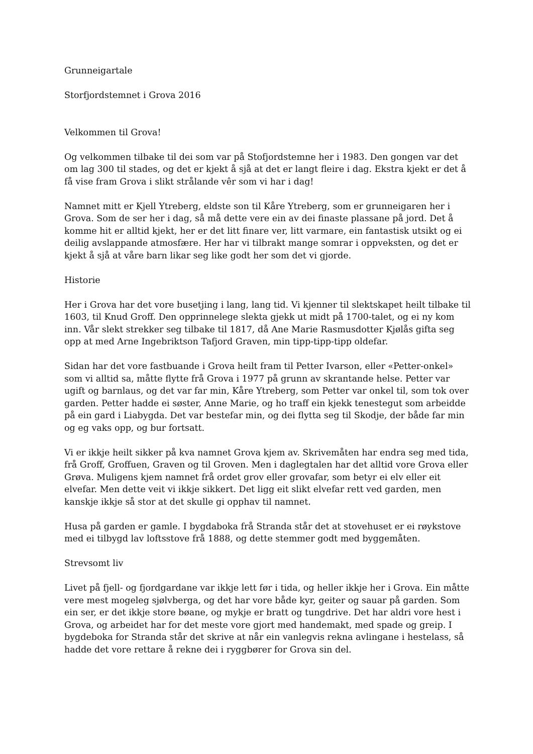Grunneigartale
Storfjordstemnet i Grova 2016
Velkommen til Grova!
Og velkommen tilbake til dei som var på Stofjordstemne her i 1983. Den gongen var det om lag 300 til stades, og det er kjekt å sjå at det er langt fleire i dag. Ekstra kjekt er det å få vise fram Grova i slikt strålande vêr som vi har i dag!
Namnet mitt er Kjell Ytreberg, eldste son til Kåre Ytreberg, som er grunneigaren her i Grova. Som de ser her i dag, så må dette vere ein av dei finaste plassane på jord. Det å komme hit er alltid kjekt, her er det litt finare ver, litt varmare, ein fantastisk utsikt og ei deilig avslappande atmosfære. Her har vi tilbrakt mange somrar i oppveksten, og det er kjekt å sjå at våre barn likar seg like godt her som det vi gjorde.
Historie
Her i Grova har det vore busetjing i lang, lang tid. Vi kjenner til slektskapet heilt tilbake til 1603, til Knud Groff. Den opprinnelege slekta gjekk ut midt på 1700-talet, og ei ny kom inn. Vår slekt strekker seg tilbake til 1817, då Ane Marie Rasmusdotter Kjølås gifta seg opp at med Arne Ingebriktson Tafjord Graven, min tipp-tipp-tipp oldefar.
Sidan har det vore fastbuande i Grova heilt fram til Petter Ivarson, eller «Petter-onkel» som vi alltid sa, måtte flytte frå Grova i 1977 på grunn av skrantande helse. Petter var ugift og barnlaus, og det var far min, Kåre Ytreberg, som Petter var onkel til, som tok over garden. Petter hadde ei søster, Anne Marie, og ho traff ein kjekk tenestegut som arbeidde på ein gard i Liabygda. Det var bestefar min, og dei flytta seg til Skodje, der både far min og eg vaks opp, og bur fortsatt.
Vi er ikkje heilt sikker på kva namnet Grova kjem av. Skrivemåten har endra seg med tida, frå Groff, Groffuen, Graven og til Groven. Men i daglegtalen har det alltid vore Grova eller Grøva. Muligens kjem namnet frå ordet grov eller grovafar, som betyr ei elv eller eit elvefar. Men dette veit vi ikkje sikkert. Det ligg eit slikt elvefar rett ved garden, men kanskje ikkje så stor at det skulle gi opphav til namnet.
Husa på garden er gamle. I bygdaboka frå Stranda står det at stovehuset er ei røykstove med ei tilbygd lav loftsstove frå 1888, og dette stemmer godt med byggemåten.
Strevsomt liv
Livet på fjell- og fjordgardane var ikkje lett før i tida, og heller ikkje her i Grova. Ein måtte vere mest mogeleg sjølvberga, og det har vore både kyr, geiter og sauar på garden. Som ein ser, er det ikkje store bøane, og mykje er bratt og tungdrive. Det har aldri vore hest i Grova, og arbeidet har for det meste vore gjort med handemakt, med spade og greip. I bygdeboka for Stranda står det skrive at når ein vanlegvis rekna avlingane i hestelass, så hadde det vore rettare å rekne dei i ryggbører for Grova sin del.